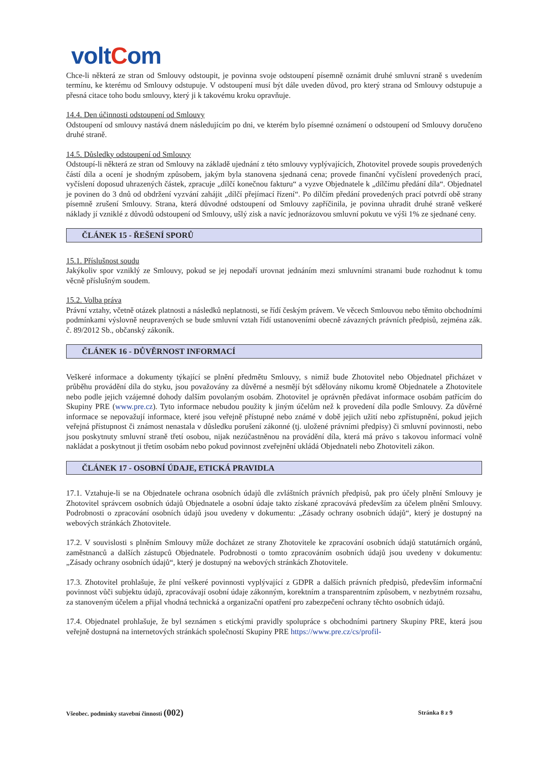voltCom
Chce-li některá ze stran od Smlouvy odstoupit, je povinna svoje odstoupení písemně oznámit druhé smluvní straně s uvedením termínu, ke kterému od Smlouvy odstupuje. V odstoupení musí být dále uveden důvod, pro který strana od Smlouvy odstupuje a přesná citace toho bodu smlouvy, který ji k takovému kroku opravňuje.
14.4. Den účinnosti odstoupení od Smlouvy
Odstoupení od smlouvy nastává dnem následujícím po dni, ve kterém bylo písemné oznámení o odstoupení od Smlouvy doručeno druhé straně.
14.5. Důsledky odstoupení od Smlouvy
Odstoupí-li některá ze stran od Smlouvy na základě ujednání z této smlouvy vyplývajících, Zhotovitel provede soupis provedených částí díla a ocení je shodným způsobem, jakým byla stanovena sjednaná cena; provede finanční vyčíslení provedených prací, vyčíslení doposud uhrazených částek, zpracuje „dílčí konečnou fakturu“ a vyzve Objednatele k „dílčímu předání díla“. Objednatel je povinen do 3 dnů od obdržení vyzvání zahájit „dílčí přejímací řízení“. Po dílčím předání provedených prací potvrdí obě strany písemně zrušení Smlouvy. Strana, která důvodné odstoupení od Smlouvy zapříčinila, je povinna uhradit druhé straně veškeré náklady jí vzniklé z důvodů odstoupení od Smlouvy, ušlý zisk a navíc jednorázovou smluvní pokutu ve výši 1% ze sjednané ceny.
ČLÁNEK 15 - ŘEŠENÍ SPORŮ
15.1. Příslušnost soudu
Jakýkoliv spor vzniklý ze Smlouvy, pokud se jej nepodaří urovnat jednáním mezi smluvními stranami bude rozhodnut k tomu věcně příslušným soudem.
15.2. Volba práva
Právní vztahy, včetně otázek platnosti a následků neplatnosti, se řídí českým právem. Ve věcech Smlouvou nebo těmito obchodními podmínkami výslovně neupravených se bude smluvní vztah řídí ustanoveními obecně závazných právních předpisů, zejména zák. č. 89/2012 Sb., občanský zákoník.
ČLÁNEK 16 - DŮVĚRNOST INFORMACÍ
Veškeré informace a dokumenty týkající se plnění předmětu Smlouvy, s nimiž bude Zhotovitel nebo Objednatel přicházet v průběhu provádění díla do styku, jsou považovány za důvěrné a nesmějí být sdělovány nikomu kromě Objednatele a Zhotovitele nebo podle jejich vzájemné dohody dalším povolaným osobám. Zhotovitel je oprávněn předávat informace osobám patřícím do Skupiny PRE (www.pre.cz). Tyto informace nebudou použity k jiným účelům než k provedení díla podle Smlouvy. Za důvěrné informace se nepovažují informace, které jsou veřejně přístupné nebo známé v době jejich užití nebo zpřístupnění, pokud jejich veřejná přístupnost či známost nenastala v důsledku porušení zákonné (tj. uložené právními předpisy) či smluvní povinnosti, nebo jsou poskytnuty smluvní straně třetí osobou, nijak nezúčastněnou na provádění díla, která má právo s takovou informací volně nakládat a poskytnout ji třetím osobám nebo pokud povinnost zveřejnění ukládá Objednateli nebo Zhotoviteli zákon.
ČLÁNEK 17 - OSOBNÍ ÚDAJE, ETICKÁ PRAVIDLA
17.1. Vztahuje-li se na Objednatele ochrana osobních údajů dle zvláštních právních předpisů, pak pro účely plnění Smlouvy je Zhotovitel správcem osobních údajů Objednatele a osobní údaje takto získané zpracovává především za účelem plnění Smlouvy. Podrobnosti o zpracování osobních údajů jsou uvedeny v dokumentu: „Zásady ochrany osobních údajů“, který je dostupný na webových stránkách Zhotovitele.
17.2. V souvislosti s plněním Smlouvy může docházet ze strany Zhotovitele ke zpracování osobních údajů statutárních orgánů, zaměstnanců a dalších zástupců Objednatele. Podrobnosti o tomto zpracováním osobních údajů jsou uvedeny v dokumentu: „Zásady ochrany osobních údajů“, který je dostupný na webových stránkách Zhotovitele.
17.3. Zhotovitel prohlašuje, že plní veškeré povinnosti vyplývající z GDPR a dalších právních předpisů, především informační povinnost vůči subjektu údajů, zpracovávají osobní údaje zákonným, korektním a transparentním způsobem, v nezbytném rozsahu, za stanoveným účelem a přijal vhodná technická a organizační opatření pro zabezpečení ochrany těchto osobních údajů.
17.4. Objednatel prohlašuje, že byl seznámen s etickými pravidly spolupráce s obchodními partnery Skupiny PRE, která jsou veřejně dostupná na internetových stránkách společností Skupiny PRE https://www.pre.cz/cs/profil-
Všeobec. podmínky stavební činnosti (002)
Stránka 8 z 9